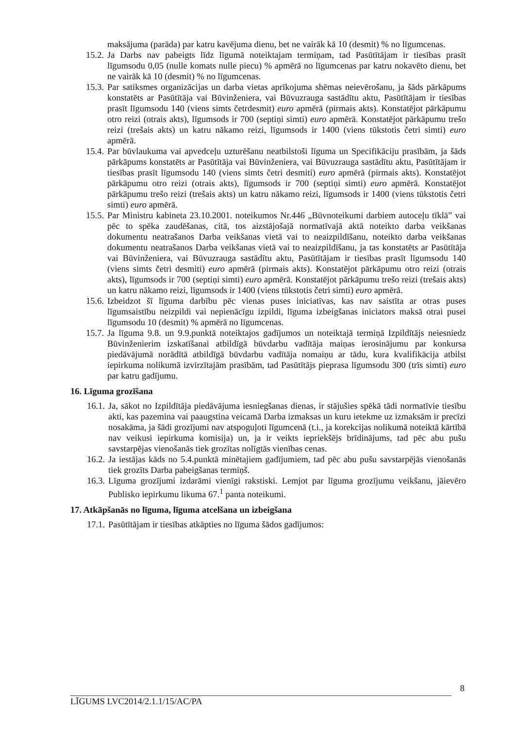maksājuma (parāda) par katru kavējuma dienu, bet ne vairāk kā 10 (desmit) % no līgumcenas.
15.2. Ja Darbs nav pabeigts līdz līgumā noteiktajam termiņam, tad Pasūtītājam ir tiesības prasīt līgumsodu 0,05 (nulle komats nulle piecu) % apmērā no līgumcenas par katru nokavēto dienu, bet ne vairāk kā 10 (desmit) % no līgumcenas.
15.3. Par satiksmes organizācijas un darba vietas aprīkojuma shēmas neievērošanu, ja šāds pārkāpums konstatēts ar Pasūtītāja vai Būvinženiera, vai Būvuzrauga sastādītu aktu, Pasūtītājam ir tiesības prasīt līgumsodu 140 (viens simts četrdesmit) euro apmērā (pirmais akts). Konstatējot pārkāpumu otro reizi (otrais akts), līgumsods ir 700 (septiņi simti) euro apmērā. Konstatējot pārkāpumu trešo reizi (trešais akts) un katru nākamo reizi, līgumsods ir 1400 (viens tūkstotis četri simti) euro apmērā.
15.4. Par būvlaukuma vai apvedceļu uzturēšanu neatbilstoši līguma un Specifikāciju prasībām, ja šāds pārkāpums konstatēts ar Pasūtītāja vai Būvinženiera, vai Būvuzrauga sastādītu aktu, Pasūtītājam ir tiesības prasīt līgumsodu 140 (viens simts četri desmiti) euro apmērā (pirmais akts). Konstatējot pārkāpumu otro reizi (otrais akts), līgumsods ir 700 (septiņi simti) euro apmērā. Konstatējot pārkāpumu trešo reizi (trešais akts) un katru nākamo reizi, līgumsods ir 1400 (viens tūkstotis četri simti) euro apmērā.
15.5. Par Ministru kabineta 23.10.2001. noteikumos Nr.446 „Būvnoteikumi darbiem autoceļu tīklā” vai pēc to spēka zaudēšanas, citā, tos aizstājošajā normatīvajā aktā noteikto darba veikšanas dokumentu neatrašanos Darba veikšanas vietā vai to neaizpildīšanu, noteikto darba veikšanas dokumentu neatrašanos Darba veikšanas vietā vai to neaizpildīšanu, ja tas konstatēts ar Pasūtītāja vai Būvinženiera, vai Būvuzrauga sastādītu aktu, Pasūtītājam ir tiesības prasīt līgumsodu 140 (viens simts četri desmiti) euro apmērā (pirmais akts). Konstatējot pārkāpumu otro reizi (otrais akts), līgumsods ir 700 (septiņi simti) euro apmērā. Konstatējot pārkāpumu trešo reizi (trešais akts) un katru nākamo reizi, līgumsods ir 1400 (viens tūkstotis četri simti) euro apmērā.
15.6. Izbeidzot šī līguma darbību pēc vienas puses iniciatīvas, kas nav saistīta ar otras puses līgumsaistību neizpildi vai nepienācīgu izpildi, līguma izbeigšanas iniciators maksā otrai pusei līgumsodu 10 (desmit) % apmērā no līgumcenas.
15.7. Ja līguma 9.8. un 9.9.punktā noteiktajos gadījumos un noteiktajā termiņā Izpildītājs neiesniedz Būvinženierim izskatīšanai atbildīgā būvdarbu vadītāja maiņas ierosinājumu par konkursa piedāvājumā norādītā atbildīgā būvdarbu vadītāja nomaiņu ar tādu, kura kvalifikācija atbilst iepirkuma nolikumā izvirzītajām prasībām, tad Pasūtītājs pieprasa līgumsodu 300 (trīs simti) euro par katru gadījumu.
16. Līguma grozīšana
16.1. Ja, sākot no Izpildītāja piedāvājuma iesniegšanas dienas, ir stājušies spēkā tādi normatīvie tiesību akti, kas pazemina vai paaugstina veicamā Darba izmaksas un kuru ietekme uz izmaksām ir precīzi nosakāma, ja šādi grozījumi nav atspoguļoti līgumcenā (t.i., ja korekcijas nolikumā noteiktā kārtībā nav veikusi iepirkuma komisija) un, ja ir veikts iepriekšējs brīdinājums, tad pēc abu pušu savstarpējas vienošanās tiek grozītas nolīgtās vienības cenas.
16.2. Ja iestājas kāds no 5.4.punktā minētajiem gadījumiem, tad pēc abu pušu savstarpējās vienošanās tiek grozīts Darba pabeigšanas termiņš.
16.3. Līguma grozījumi izdarāmi vienīgi rakstiski. Lemjot par līguma grozījumu veikšanu, jāievēro Publisko iepirkumu likuma 67.<sup>1</sup> panta noteikumi.
17. Atkāpšanās no līguma, līguma atcelšana un izbeigšana
17.1. Pasūtītājam ir tiesības atkāpties no līguma šādos gadījumos:
8
LĪGUMS LVC2014/2.1.1/15/AC/PA